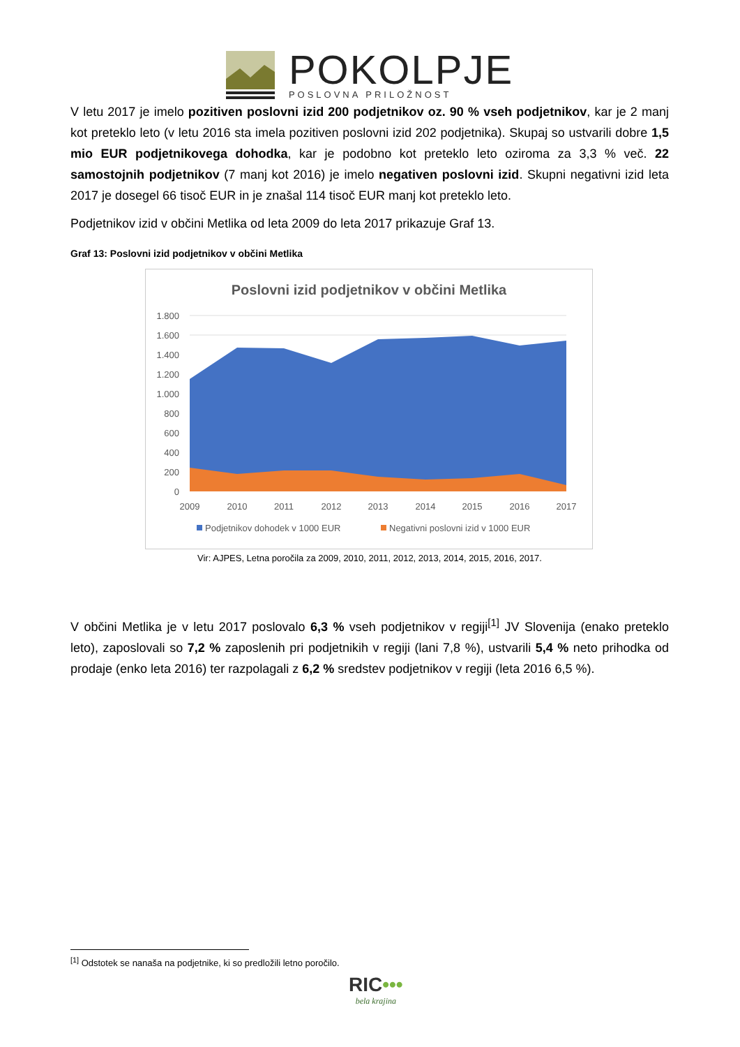POKOLPJE
POSLOVNA PRILOŽNOST
V letu 2017 je imelo pozitiven poslovni izid 200 podjetnikov oz. 90 % vseh podjetnikov, kar je 2 manj kot preteklo leto (v letu 2016 sta imela pozitiven poslovni izid 202 podjetnika). Skupaj so ustvarili dobre 1,5 mio EUR podjetnikovega dohodka, kar je podobno kot preteklo leto oziroma za 3,3 % več. 22 samostojnih podjetnikov (7 manj kot 2016) je imelo negativen poslovni izid. Skupni negativni izid leta 2017 je dosegel 66 tisoč EUR in je znašal 114 tisoč EUR manj kot preteklo leto.
Podjetnikov izid v občini Metlika od leta 2009 do leta 2017 prikazuje Graf 13.
Graf 13: Poslovni izid podjetnikov v občini Metlika
Poslovni izid podjetnikov v občini Metlika
1.800
1.600
1.400
1.200
1.000
800
600
400
200
0
2009
2010
2011
2012
2013
2014
2015
2016
2017
Podjetnikov dohodek v 1000 EUR
Negativni poslovni izid v 1000 EUR
Vir: AJPES, Letna poročila za 2009, 2010, 2011, 2012, 2013, 2014, 2015, 2016, 2017.
V občini Metlika je v letu 2017 poslovalo 6,3 % vseh podjetnikov v regiji<sup>[1]</sup> JV Slovenija (enako preteklo leto), zaposlovali so 7,2 % zaposlenih pri podjetnikih v regiji (lani 7,8 %), ustvarili 5,4 % neto prihodka od prodaje (enko leta 2016) ter razpolagali z 6,2 % sredstev podjetnikov v regiji (leta 2016 6,5 %).
<sup>[1]</sup> Odstotek se nanaša na podjetnike, ki so predložili letno poročilo.
RIC•••
bela krajina